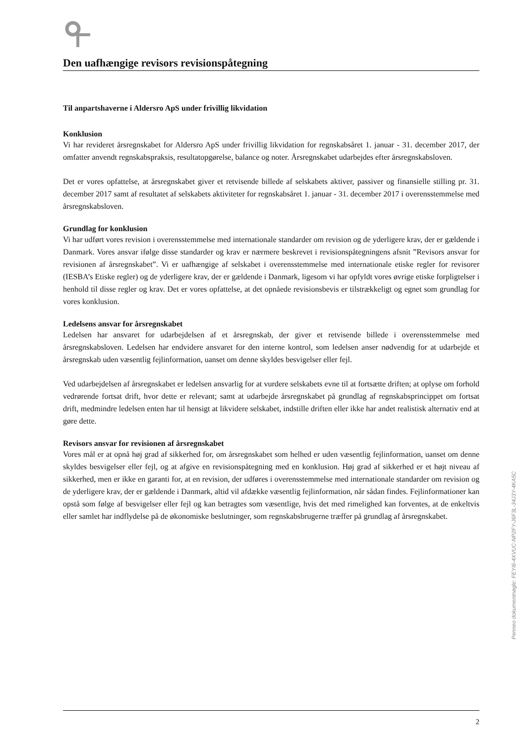Den uafhængige revisors revisionspåtegning
Til anpartshaverne i Aldersro ApS under frivillig likvidation
Konklusion
Vi har revideret årsregnskabet for Aldersro ApS under frivillig likvidation for regnskabsåret 1. januar - 31. december 2017, der omfatter anvendt regnskabspraksis, resultatopgørelse, balance og noter. Årsregnskabet udarbejdes efter årsregnskabsloven.
Det er vores opfattelse, at årsregnskabet giver et retvisende billede af selskabets aktiver, passiver og finansielle stilling pr. 31. december 2017 samt af resultatet af selskabets aktiviteter for regnskabsåret 1. januar - 31. december 2017 i overensstemmelse med årsregnskabsloven.
Grundlag for konklusion
Vi har udført vores revision i overensstemmelse med internationale standarder om revision og de yderligere krav, der er gældende i Danmark. Vores ansvar ifølge disse standarder og krav er nærmere beskrevet i revisionspåtegningens afsnit ”Revisors ansvar for revisionen af årsregnskabet”. Vi er uafhængige af selskabet i overensstemmelse med internationale etiske regler for revisorer (IESBA’s Etiske regler) og de yderligere krav, der er gældende i Danmark, ligesom vi har opfyldt vores øvrige etiske forpligtelser i henhold til disse regler og krav. Det er vores opfattelse, at det opnåede revisionsbevis er tilstrækkeligt og egnet som grundlag for vores konklusion.
Ledelsens ansvar for årsregnskabet
Ledelsen har ansvaret for udarbejdelsen af et årsregnskab, der giver et retvisende billede i overensstemmelse med årsregnskabsloven. Ledelsen har endvidere ansvaret for den interne kontrol, som ledelsen anser nødvendig for at udarbejde et årsregnskab uden væsentlig fejlinformation, uanset om denne skyldes besvigelser eller fejl.
Ved udarbejdelsen af årsregnskabet er ledelsen ansvarlig for at vurdere selskabets evne til at fortsætte driften; at oplyse om forhold vedrørende fortsat drift, hvor dette er relevant; samt at udarbejde årsregnskabet på grundlag af regnskabsprincippet om fortsat drift, medmindre ledelsen enten har til hensigt at likvidere selskabet, indstille driften eller ikke har andet realistisk alternativ end at gøre dette.
Revisors ansvar for revisionen af årsregnskabet
Vores mål er at opnå høj grad af sikkerhed for, om årsregnskabet som helhed er uden væsentlig fejlinformation, uanset om denne skyldes besvigelser eller fejl, og at afgive en revisionspåtegning med en konklusion. Høj grad af sikkerhed er et højt niveau af sikkerhed, men er ikke en garanti for, at en revision, der udføres i overensstemmelse med internationale standarder om revision og de yderligere krav, der er gældende i Danmark, altid vil afdække væsentlig fejlinformation, når sådan findes. Fejlinformationer kan opstå som følge af besvigelser eller fejl og kan betragtes som væsentlige, hvis det med rimelighed kan forventes, at de enkeltvis eller samlet har indflydelse på de økonomiske beslutninger, som regnskabsbrugerne træffer på grundlag af årsregnskabet.
Penneo dokumentnøgle: FEYI6-4XVUC-NP2FY-J6F3L-34J3Y-4KA5C
2